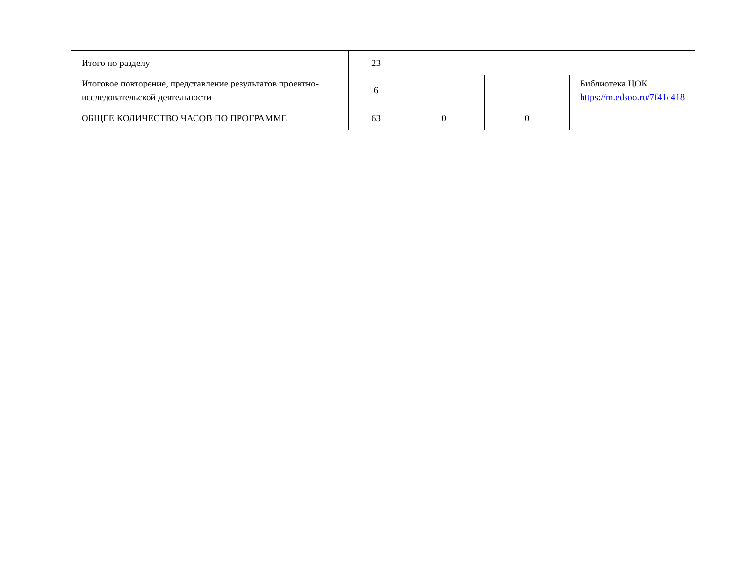| Итого по разделу | 23 | | | |
| Итоговое повторение, представление результатов проектно-исследовательской деятельности | 6 | | | Библиотека ЦОК https://m.edsoo.ru/7f41c418 |
| ОБЩЕЕ КОЛИЧЕСТВО ЧАСОВ ПО ПРОГРАММЕ | 63 | 0 | 0 | |